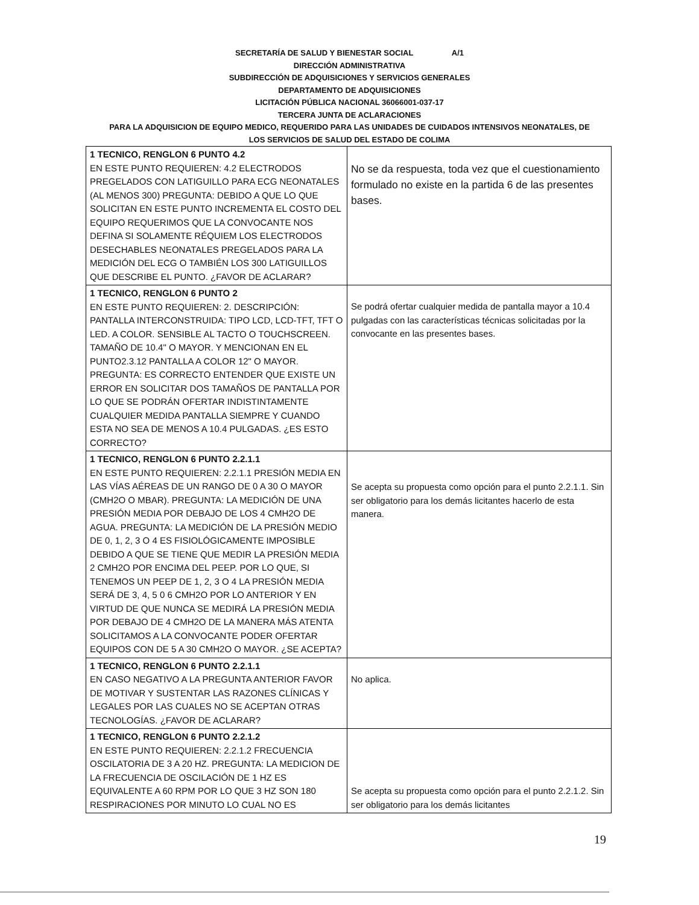SECRETARÍA DE SALUD Y BIENESTAR SOCIAL A/1
DIRECCIÓN ADMINISTRATIVA
SUBDIRECCIÓN DE ADQUISICIONES Y SERVICIOS GENERALES
DEPARTAMENTO DE ADQUISICIONES
LICITACIÓN PÚBLICA NACIONAL 36066001-037-17
TERCERA JUNTA DE ACLARACIONES
PARA LA ADQUISICION DE EQUIPO MEDICO, REQUERIDO PARA LAS UNIDADES DE CUIDADOS INTENSIVOS NEONATALES, DE
LOS SERVICIOS DE SALUD DEL ESTADO DE COLIMA
| 1 TECNICO, RENGLON 6 PUNTO 4.2 EN ESTE PUNTO REQUIEREN: 4.2 ELECTRODOS PREGELADOS CON LATIGUILLO PARA ECG NEONATALES (AL MENOS 300) PREGUNTA: DEBIDO A QUE LO QUE SOLICITAN EN ESTE PUNTO INCREMENTA EL COSTO DEL EQUIPO REQUERIMOS QUE LA CONVOCANTE NOS DEFINA SI SOLAMENTE RÉQUIEM LOS ELECTRODOS DESECHABLES NEONATALES PREGELADOS PARA LA MEDICIÓN DEL ECG O TAMBIÉN LOS 300 LATIGUILLOS QUE DESCRIBE EL PUNTO. ¿FAVOR DE ACLARAR? | No se da respuesta, toda vez que el cuestionamiento formulado no existe en la partida 6 de las presentes bases. |
| 1 TECNICO, RENGLON 6 PUNTO 2 EN ESTE PUNTO REQUIEREN: 2. DESCRIPCIÓN: PANTALLA INTERCONSTRUIDA: TIPO LCD, LCD-TFT, TFT O LED. A COLOR. SENSIBLE AL TACTO O TOUCHSCREEN. TAMAÑO DE 10.4" O MAYOR. Y MENCIONAN EN EL PUNTO2.3.12 PANTALLA A COLOR 12" O MAYOR. PREGUNTA: ES CORRECTO ENTENDER QUE EXISTE UN ERROR EN SOLICITAR DOS TAMAÑOS DE PANTALLA POR LO QUE SE PODRÁN OFERTAR INDISTINTAMENTE CUALQUIER MEDIDA PANTALLA SIEMPRE Y CUANDO ESTA NO SEA DE MENOS A 10.4 PULGADAS. ¿ES ESTO CORRECTO? | Se podrá ofertar cualquier medida de pantalla mayor a 10.4 pulgadas con las características técnicas solicitadas por la convocante en las presentes bases. |
| 1 TECNICO, RENGLON 6 PUNTO 2.2.1.1 EN ESTE PUNTO REQUIEREN: 2.2.1.1 PRESIÓN MEDIA EN LAS VÍAS AÉREAS DE UN RANGO DE 0 A 30 O MAYOR (CMH2O O MBAR). PREGUNTA: LA MEDICIÓN DE UNA PRESIÓN MEDIA POR DEBAJO DE LOS 4 CMH2O DE AGUA. PREGUNTA: LA MEDICIÓN DE LA PRESIÓN MEDIO DE 0, 1, 2, 3 O 4 ES FISIOLÓGICAMENTE IMPOSIBLE DEBIDO A QUE SE TIENE QUE MEDIR LA PRESIÓN MEDIA 2 CMH2O POR ENCIMA DEL PEEP. POR LO QUE, SI TENEMOS UN PEEP DE 1, 2, 3 O 4 LA PRESIÓN MEDIA SERÁ DE 3, 4, 5 0 6 CMH2O POR LO ANTERIOR Y EN VIRTUD DE QUE NUNCA SE MEDIRÁ LA PRESIÓN MEDIA POR DEBAJO DE 4 CMH2O DE LA MANERA MÁS ATENTA SOLICITAMOS A LA CONVOCANTE PODER OFERTAR EQUIPOS CON DE 5 A 30 CMH2O O MAYOR. ¿SE ACEPTA? | Se acepta su propuesta como opción para el punto 2.2.1.1. Sin ser obligatorio para los demás licitantes hacerlo de esta manera. |
| 1 TECNICO, RENGLON 6 PUNTO 2.2.1.1 EN CASO NEGATIVO A LA PREGUNTA ANTERIOR FAVOR DE MOTIVAR Y SUSTENTAR LAS RAZONES CLÍNICAS Y LEGALES POR LAS CUALES NO SE ACEPTAN OTRAS TECNOLOGÍAS. ¿FAVOR DE ACLARAR? | No aplica. |
| 1 TECNICO, RENGLON 6 PUNTO 2.2.1.2 EN ESTE PUNTO REQUIEREN: 2.2.1.2 FRECUENCIA OSCILATORIA DE 3 A 20 HZ. PREGUNTA: LA MEDICION DE LA FRECUENCIA DE OSCILACIÓN DE 1 HZ ES EQUIVALENTE A 60 RPM POR LO QUE 3 HZ SON 180 RESPIRACIONES POR MINUTO LO CUAL NO ES | Se acepta su propuesta como opción para el punto 2.2.1.2. Sin ser obligatorio para los demás licitantes |
19